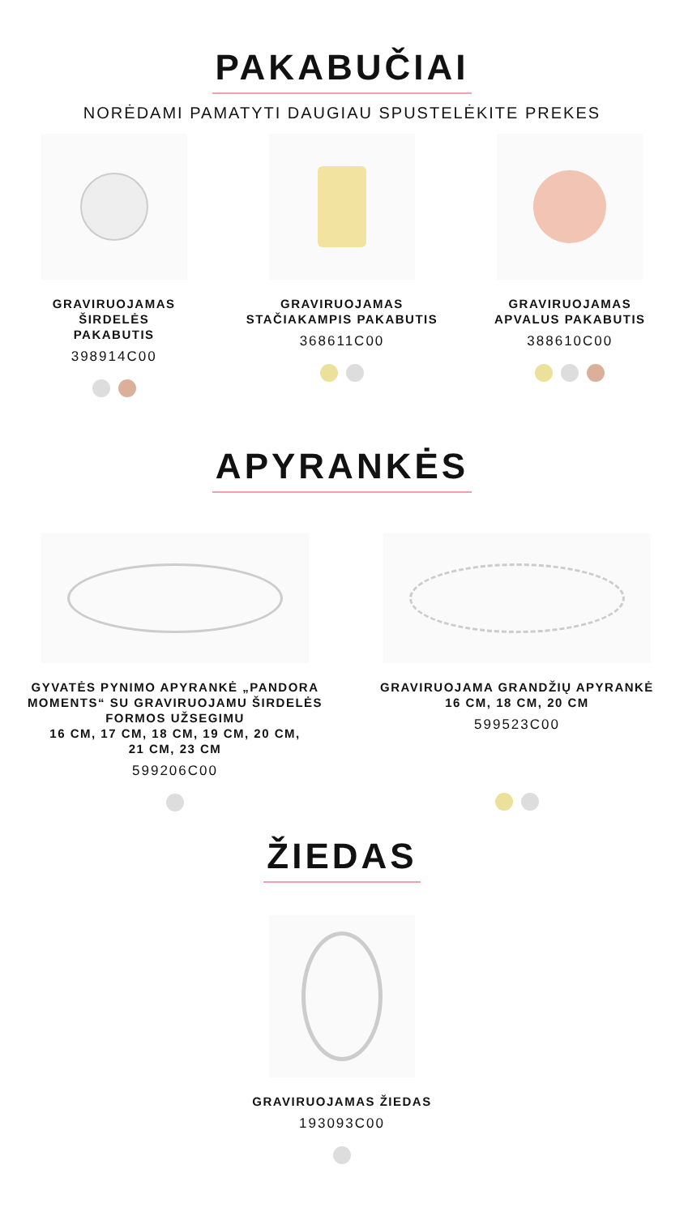PAKABUČIAI
NORĖDAMI PAMATYTI DAUGIAU SPUSTELĖKITE PREKES
GRAVIRUOJAMAS
ŠIRDELĖS
PAKABUTIS
398914C00
GRAVIRUOJAMAS
STAČIAKAMPIS PAKABUTIS
368611C00
GRAVIRUOJAMAS
APVALUS PAKABUTIS
388610C00
APYRANKĖS
GYVATĖS PYNIMO APYRANKĖ „PANDORA MOMENTS“ SU GRAVIRUOJAMU ŠIRDELĖS FORMOS UŽSEGIMU
16 CM, 17 CM, 18 CM, 19 CM, 20 CM,
21 CM, 23 CM
599206C00
GRAVIRUOJAMA GRANDŽIŲ APYRANKĖ
16 CM, 18 CM, 20 CM
599523C00
ŽIEDAS
GRAVIRUOJAMAS ŽIEDAS
193093C00